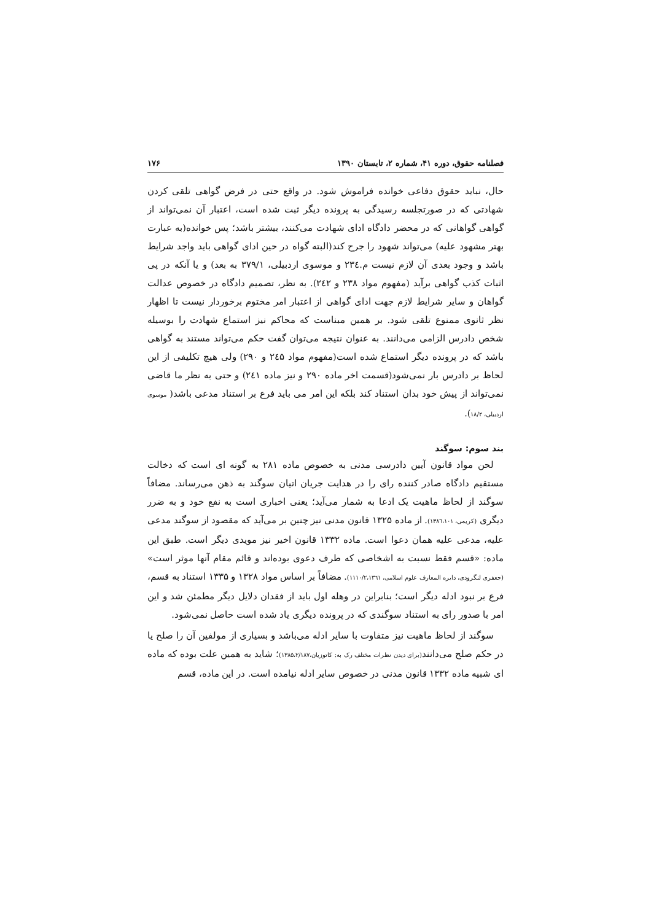فصلنامه حقوق، دوره ۴۱، شماره ۲، تابستان ۱۳۹۰ ۱۷۶
حال، نباید حقوق دفاعی خوانده فراموش شود. در واقع حتی در فرض گواهی تلقی کردن شهادتی که در صورتجلسه رسیدگی به پرونده دیگر ثبت شده است، اعتبار آن نمی‌تواند از گواهی گواهانی که در محضر دادگاه ادای شهادت می‌کنند، بیشتر باشد؛ پس خوانده(به عبارت بهتر مشهود علیه) می‌تواند شهود را جرح کند(البته گواه در حین ادای گواهی باید واجد شرایط باشد و وجود بعدی آن لازم نیست م.۲۳٤ و موسوی اردبیلی، ۳۷۹/۱ به بعد) و یا آنکه در پی اثبات کذب گواهی برآید (مفهوم مواد ۲۳۸ و ۲٤۲). به نظر، تصمیم دادگاه در خصوص عدالت گواهان و سایر شرایط لازم جهت ادای گواهی از اعتبار امر مختوم برخوردار نیست تا اظهار نظر ثانوی ممنوع تلقی شود. بر همین مبناست که محاکم نیز استماع شهادت را بوسیله شخص دادرس الزامی می‌دانند. به عنوان نتیجه می‌توان گفت حکم می‌تواند مستند به گواهی باشد که در پرونده دیگر استماع شده است(مفهوم مواد ۲٤۵ و ۲۹۰) ولی هیچ تکلیفی از این لحاظ بر دادرس بار نمی‌شود(قسمت اخر ماده ۲۹۰ و نیز ماده ۲٤۱) و حتی به نظر ما قاضی نمی‌تواند از پیش خود بدان استناد کند بلکه این امر می باید فرع بر استناد مدعی باشد( موسوی اردبیلی، ۱۸/۲).
بند سوم: سوگند
لحن مواد قانون آیین دادرسی مدنی به خصوص ماده ۲۸۱ به گونه ای است که دخالت مستقیم دادگاه صادر کننده رای را در هدایت جریان اتیان سوگند به ذهن می‌رساند. مضافاً سوگند از لحاظ ماهیت یک ادعا به شمار می‌آید؛ یعنی اخباری است به نفع خود و به ضرر دیگری (کریمی، ۱۳۸٦،۱۰۱). از ماده ۱۳۲۵ قانون مدنی نیز چنین بر می‌آید که مقصود از سوگند مدعی علیه، مدعی علیه همان دعوا است. ماده ۱۳۳۲ قانون اخیر نیز مویدی دیگر است. طبق این ماده: «قسم فقط نسبت به اشخاصی که طرف دعوی بوده‌اند و قائم مقام آنها موثر است» (جعفری لنگرودی، دایره المعارف علوم اسلامی، ۱۱۱۰/۲،۱۳٦۱). مضافاً بر اساس مواد ۱۳۲۸ و ۱۳۳۵ استناد به قسم، فرع بر نبود ادله دیگر است؛ بنابراین در وهله اول باید از فقدان دلایل دیگر مطمئن شد و این امر با صدور رای به استناد سوگندی که در پرونده دیگری یاد شده است حاصل نمی‌شود.
سوگند از لحاظ ماهیت نیز متفاوت با سایر ادله می‌باشد و بسیاری از مولفین آن را صلح یا در حکم صلح می‌دانند(برای دیدن نظرات مختلف رک به: کاتوزیان،۱۳۸۵،۲/۱۸۷)؛ شاید به همین علت بوده که ماده ای شبیه ماده ۱۳۳۲ قانون مدنی در خصوص سایر ادله نیامده است. در این ماده، قسم